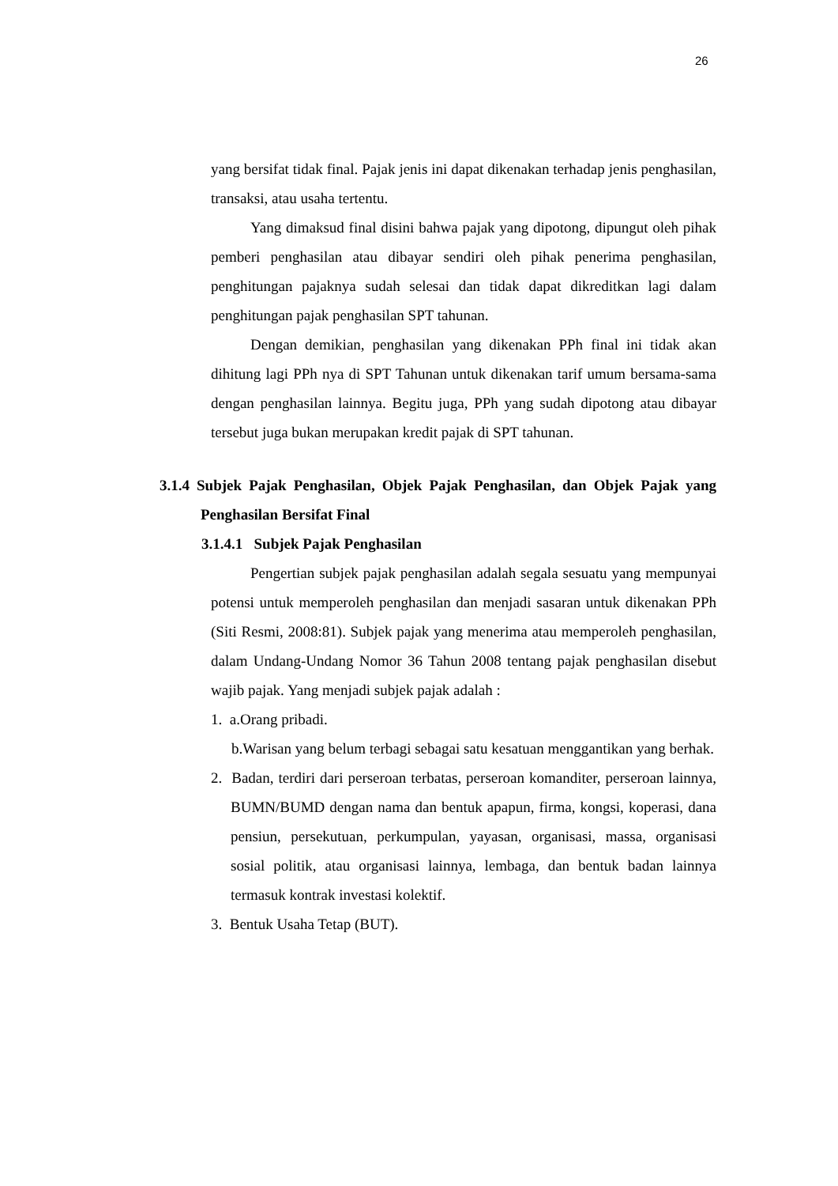26
yang bersifat tidak final. Pajak jenis ini dapat dikenakan terhadap jenis penghasilan, transaksi, atau usaha tertentu.
Yang dimaksud final disini bahwa pajak yang dipotong, dipungut oleh pihak pemberi penghasilan atau dibayar sendiri oleh pihak penerima penghasilan, penghitungan pajaknya sudah selesai dan tidak dapat dikreditkan lagi dalam penghitungan pajak penghasilan SPT tahunan.
Dengan demikian, penghasilan yang dikenakan PPh final ini tidak akan dihitung lagi PPh nya di SPT Tahunan untuk dikenakan tarif umum bersama-sama dengan penghasilan lainnya. Begitu juga, PPh yang sudah dipotong atau dibayar tersebut juga bukan merupakan kredit pajak di SPT tahunan.
3.1.4 Subjek Pajak Penghasilan, Objek Pajak Penghasilan, dan Objek Pajak yang Penghasilan Bersifat Final
3.1.4.1 Subjek Pajak Penghasilan
Pengertian subjek pajak penghasilan adalah segala sesuatu yang mempunyai potensi untuk memperoleh penghasilan dan menjadi sasaran untuk dikenakan PPh (Siti Resmi, 2008:81). Subjek pajak yang menerima atau memperoleh penghasilan, dalam Undang-Undang Nomor 36 Tahun 2008 tentang pajak penghasilan disebut wajib pajak. Yang menjadi subjek pajak adalah :
1. a.Orang pribadi.
b.Warisan yang belum terbagi sebagai satu kesatuan menggantikan yang berhak.
2. Badan, terdiri dari perseroan terbatas, perseroan komanditer, perseroan lainnya, BUMN/BUMD dengan nama dan bentuk apapun, firma, kongsi, koperasi, dana pensiun, persekutuan, perkumpulan, yayasan, organisasi, massa, organisasi sosial politik, atau organisasi lainnya, lembaga, dan bentuk badan lainnya termasuk kontrak investasi kolektif.
3. Bentuk Usaha Tetap (BUT).